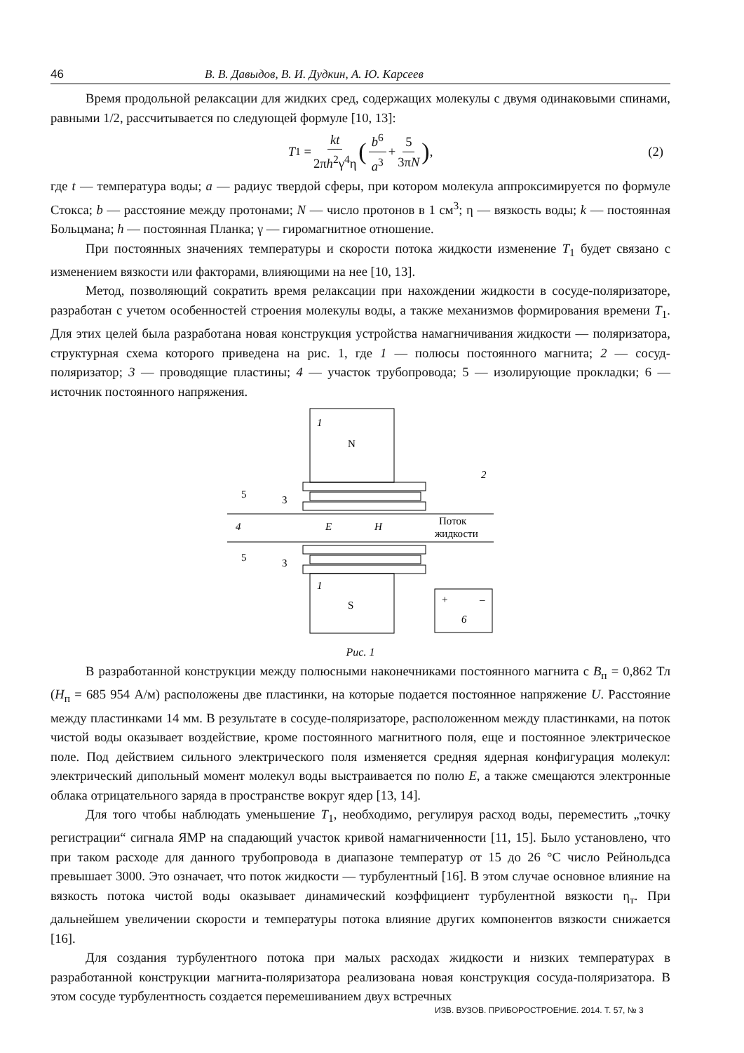46 В. В. Давыдов, В. И. Дудкин, А. Ю. Карсеев
Время продольной релаксации для жидких сред, содержащих молекулы с двумя одинаковыми спинами, равными 1/2, рассчитывается по следующей формуле [10, 13]:
T<sub>1</sub> = kt 2πh<sup>2</sup>γ<sup>4</sup>η (b<sup>6</sup> a<sup>3</sup> + 5 3πN), (2)
где t — температура воды; a — радиус твердой сферы, при котором молекула аппроксимируется по формуле Стокса; b — расстояние между протонами; N — число протонов в 1 см<sup>3</sup>; η — вязкость воды; k — постоянная Больцмана; h — постоянная Планка; γ — гиромагнитное отношение.
При постоянных значениях температуры и скорости потока жидкости изменение T<sub>1</sub> будет связано с изменением вязкости или факторами, влияющими на нее [10, 13].
Метод, позволяющий сократить время релаксации при нахождении жидкости в сосуде-поляризаторе, разработан с учетом особенностей строения молекулы воды, а также механизмов формирования времени T<sub>1</sub>. Для этих целей была разработана новая конструкция устройства намагничивания жидкости — поляризатора, структурная схема которого приведена на рис. 1, где 1 — полюсы постоянного магнита; 2 — сосуд-поляризатор; 3 — проводящие пластины; 4 — участок трубопровода; 5 — изолирующие прокладки; 6 — источник постоянного напряжения.
1
N
4
E
H
Поток
жидкости
1
S
5
3
5
3
2
+
–
6
Рис. 1
В разработанной конструкции между полюсными наконечниками постоянного магнита с B<sub>п</sub> = 0,862 Тл (H<sub>п</sub> = 685 954 А/м) расположены две пластинки, на которые подается постоянное напряжение U. Расстояние между пластинками 14 мм. В результате в сосуде-поляризаторе, расположенном между пластинками, на поток чистой воды оказывает воздействие, кроме постоянного магнитного поля, еще и постоянное электрическое поле. Под действием сильного электрического поля изменяется средняя ядерная конфигурация молекул: электрический дипольный момент молекул воды выстраивается по полю E, а также смещаются электронные облака отрицательного заряда в пространстве вокруг ядер [13, 14].
Для того чтобы наблюдать уменьшение T<sub>1</sub>, необходимо, регулируя расход воды, переместить „точку регистрации“ сигнала ЯМР на спадающий участок кривой намагниченности [11, 15]. Было установлено, что при таком расходе для данного трубопровода в диапазоне температур от 15 до 26 °С число Рейнольдса превышает 3000. Это означает, что поток жидкости — турбулентный [16]. В этом случае основное влияние на вязкость потока чистой воды оказывает динамический коэффициент турбулентной вязкости η<sub>т</sub>. При дальнейшем увеличении скорости и температуры потока влияние других компонентов вязкости снижается [16].
Для создания турбулентного потока при малых расходах жидкости и низких температурах в разработанной конструкции магнита-поляризатора реализована новая конструкция сосуда-поляризатора. В этом сосуде турбулентность создается перемешиванием двух встречных
ИЗВ. ВУЗОВ. ПРИБОРОСТРОЕНИЕ. 2014. Т. 57, № 3